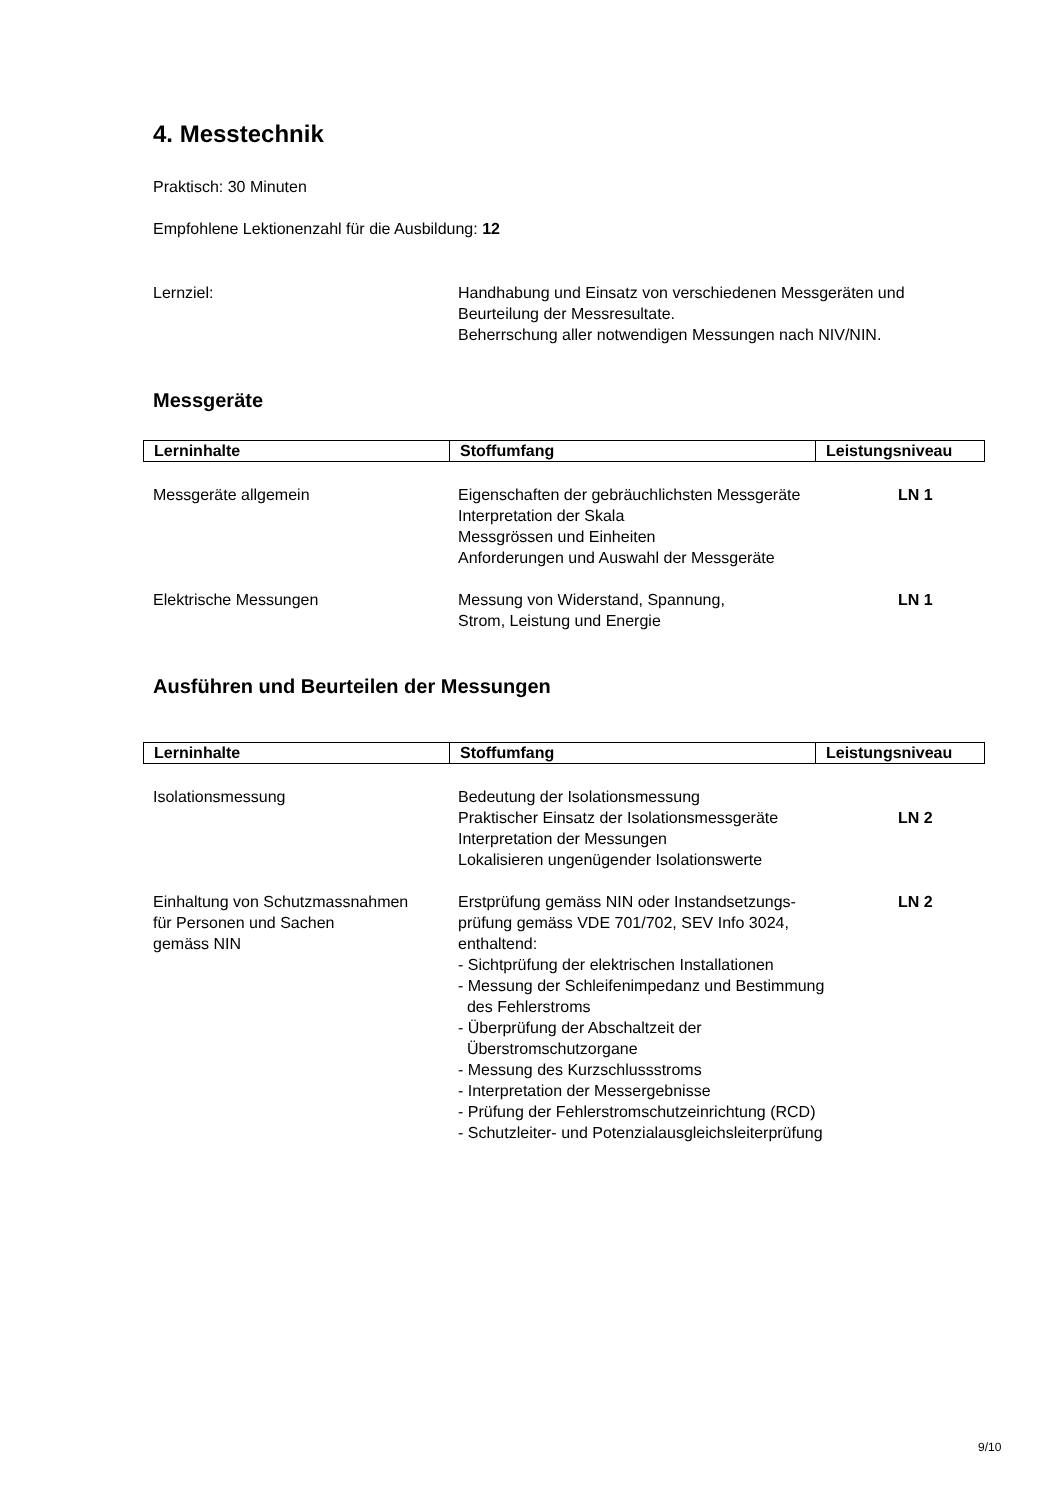4. Messtechnik
Praktisch: 30 Minuten
Empfohlene Lektionenzahl für die Ausbildung: 12
Lernziel: Handhabung und Einsatz von verschiedenen Messgeräten und
Beurteilung der Messresultate.
Beherrschung aller notwendigen Messungen nach NIV/NIN.
Messgeräte
| Lerninhalte | Stoffumfang | Leistungsniveau |
| --- | --- | --- |
Messgeräte allgemein Eigenschaften der gebräuchlichsten Messgeräte
Interpretation der Skala
Messgrössen und Einheiten
Anforderungen und Auswahl der Messgeräte
LN 1
Elektrische Messungen Messung von Widerstand, Spannung,
Strom, Leistung und Energie
LN 1
Ausführen und Beurteilen der Messungen
| Lerninhalte | Stoffumfang | Leistungsniveau |
| --- | --- | --- |
Isolationsmessung Bedeutung der Isolationsmessung
Praktischer Einsatz der Isolationsmessgeräte
Interpretation der Messungen
Lokalisieren ungenügender Isolationswerte
LN 2
Einhaltung von Schutzmassnahmen
für Personen und Sachen
gemäss NIN
Erstprüfung gemäss NIN oder Instandsetzungs-
prüfung gemäss VDE 701/702, SEV Info 3024,
enthaltend:
- Sichtprüfung der elektrischen Installationen
- Messung der Schleifenimpedanz und Bestimmung
des Fehlerstroms
- Überprüfung der Abschaltzeit der
Überstromschutzorgane
- Messung des Kurzschlussstroms
- Interpretation der Messergebnisse
- Prüfung der Fehlerstromschutzeinrichtung (RCD)
- Schutzleiter- und Potenzialausgleichsleiterprüfung
LN 2
9/10